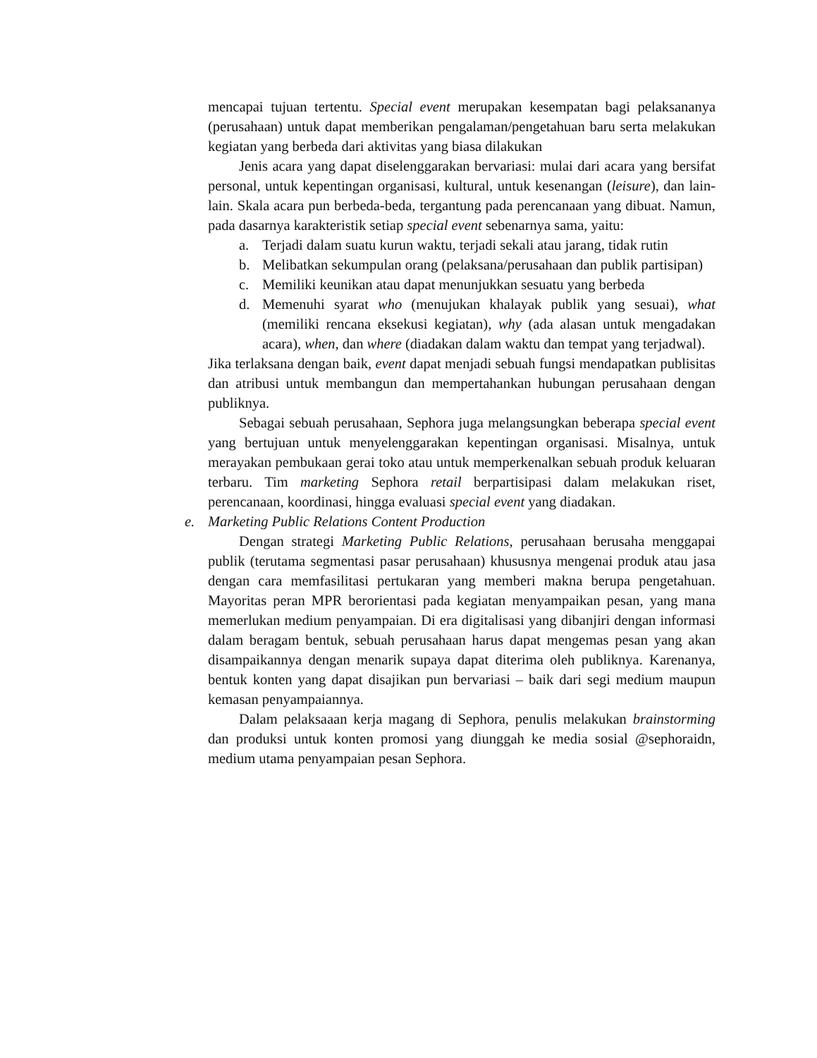mencapai tujuan tertentu. Special event merupakan kesempatan bagi pelaksananya (perusahaan) untuk dapat memberikan pengalaman/pengetahuan baru serta melakukan kegiatan yang berbeda dari aktivitas yang biasa dilakukan
Jenis acara yang dapat diselenggarakan bervariasi: mulai dari acara yang bersifat personal, untuk kepentingan organisasi, kultural, untuk kesenangan (leisure), dan lain-lain. Skala acara pun berbeda-beda, tergantung pada perencanaan yang dibuat. Namun, pada dasarnya karakteristik setiap special event sebenarnya sama, yaitu:
a. Terjadi dalam suatu kurun waktu, terjadi sekali atau jarang, tidak rutin
b. Melibatkan sekumpulan orang (pelaksana/perusahaan dan publik partisipan)
c. Memiliki keunikan atau dapat menunjukkan sesuatu yang berbeda
d. Memenuhi syarat who (menujukan khalayak publik yang sesuai), what (memiliki rencana eksekusi kegiatan), why (ada alasan untuk mengadakan acara), when, dan where (diadakan dalam waktu dan tempat yang terjadwal).
Jika terlaksana dengan baik, event dapat menjadi sebuah fungsi mendapatkan publisitas dan atribusi untuk membangun dan mempertahankan hubungan perusahaan dengan publiknya.
Sebagai sebuah perusahaan, Sephora juga melangsungkan beberapa special event yang bertujuan untuk menyelenggarakan kepentingan organisasi. Misalnya, untuk merayakan pembukaan gerai toko atau untuk memperkenalkan sebuah produk keluaran terbaru. Tim marketing Sephora retail berpartisipasi dalam melakukan riset, perencanaan, koordinasi, hingga evaluasi special event yang diadakan.
e. Marketing Public Relations Content Production
Dengan strategi Marketing Public Relations, perusahaan berusaha menggapai publik (terutama segmentasi pasar perusahaan) khususnya mengenai produk atau jasa dengan cara memfasilitasi pertukaran yang memberi makna berupa pengetahuan. Mayoritas peran MPR berorientasi pada kegiatan menyampaikan pesan, yang mana memerlukan medium penyampaian. Di era digitalisasi yang dibanjiri dengan informasi dalam beragam bentuk, sebuah perusahaan harus dapat mengemas pesan yang akan disampaikannya dengan menarik supaya dapat diterima oleh publiknya. Karenanya, bentuk konten yang dapat disajikan pun bervariasi – baik dari segi medium maupun kemasan penyampaiannya.
Dalam pelaksaaan kerja magang di Sephora, penulis melakukan brainstorming dan produksi untuk konten promosi yang diunggah ke media sosial @sephoraidn, medium utama penyampaian pesan Sephora.